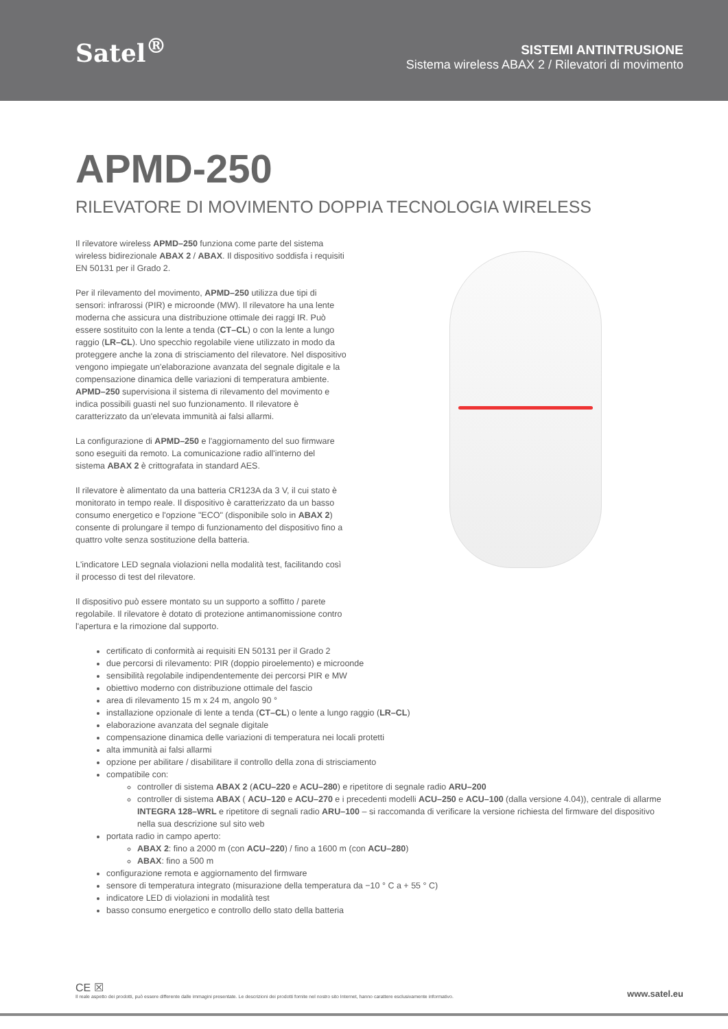Satel<sup>®</sup>
SISTEMI ANTINTRUSIONE
Sistema wireless ABAX 2 / Rilevatori di movimento
APMD-250
RILEVATORE DI MOVIMENTO DOPPIA TECNOLOGIA WIRELESS
Il rilevatore wireless APMD–250 funziona come parte del sistema wireless bidirezionale ABAX 2 / ABAX. Il dispositivo soddisfa i requisiti EN 50131 per il Grado 2.
Per il rilevamento del movimento, APMD–250 utilizza due tipi di sensori: infrarossi (PIR) e microonde (MW). Il rilevatore ha una lente moderna che assicura una distribuzione ottimale dei raggi IR. Può essere sostituito con la lente a tenda (CT–CL) o con la lente a lungo raggio (LR–CL). Uno specchio regolabile viene utilizzato in modo da proteggere anche la zona di strisciamento del rilevatore. Nel dispositivo vengono impiegate un'elaborazione avanzata del segnale digitale e la compensazione dinamica delle variazioni di temperatura ambiente. APMD–250 supervisiona il sistema di rilevamento del movimento e indica possibili guasti nel suo funzionamento. Il rilevatore è caratterizzato da un'elevata immunità ai falsi allarmi.
La configurazione di APMD–250 e l'aggiornamento del suo firmware sono eseguiti da remoto. La comunicazione radio all'interno del sistema ABAX 2 è crittografata in standard AES.
Il rilevatore è alimentato da una batteria CR123A da 3 V, il cui stato è monitorato in tempo reale. Il dispositivo è caratterizzato da un basso consumo energetico e l'opzione "ECO" (disponibile solo in ABAX 2) consente di prolungare il tempo di funzionamento del dispositivo fino a quattro volte senza sostituzione della batteria.
L'indicatore LED segnala violazioni nella modalità test, facilitando così il processo di test del rilevatore.
Il dispositivo può essere montato su un supporto a soffitto / parete regolabile. Il rilevatore è dotato di protezione antimanomissione contro l'apertura e la rimozione dal supporto.
certificato di conformità ai requisiti EN 50131 per il Grado 2
due percorsi di rilevamento: PIR (doppio piroelemento) e microonde
sensibilità regolabile indipendentemente dei percorsi PIR e MW
obiettivo moderno con distribuzione ottimale del fascio
area di rilevamento 15 m x 24 m, angolo 90 °
installazione opzionale di lente a tenda (CT–CL) o lente a lungo raggio (LR–CL)
elaborazione avanzata del segnale digitale
compensazione dinamica delle variazioni di temperatura nei locali protetti
alta immunità ai falsi allarmi
opzione per abilitare / disabilitare il controllo della zona di strisciamento
compatibile con:
controller di sistema ABAX 2 (ACU–220 e ACU–280) e ripetitore di segnale radio ARU–200
controller di sistema ABAX ( ACU–120 e ACU–270 e i precedenti modelli ACU–250 e ACU–100 (dalla versione 4.04)), centrale di allarme INTEGRA 128–WRL e ripetitore di segnali radio ARU–100 – si raccomanda di verificare la versione richiesta del firmware del dispositivo nella sua descrizione sul sito web
portata radio in campo aperto:
ABAX 2: fino a 2000 m (con ACU–220) / fino a 1600 m (con ACU–280)
ABAX: fino a 500 m
configurazione remota e aggiornamento del firmware
sensore di temperatura integrato (misurazione della temperatura da −10 ° C a + 55 ° C)
indicatore LED di violazioni in modalità test
basso consumo energetico e controllo dello stato della batteria
CE ☒
Il reale aspetto dei prodotti, può essere differente dalle immagini presentate. Le descrizioni dei prodotti fornite nel nostro sito Internet, hanno carattere esclusivamente informativo.
www.satel.eu